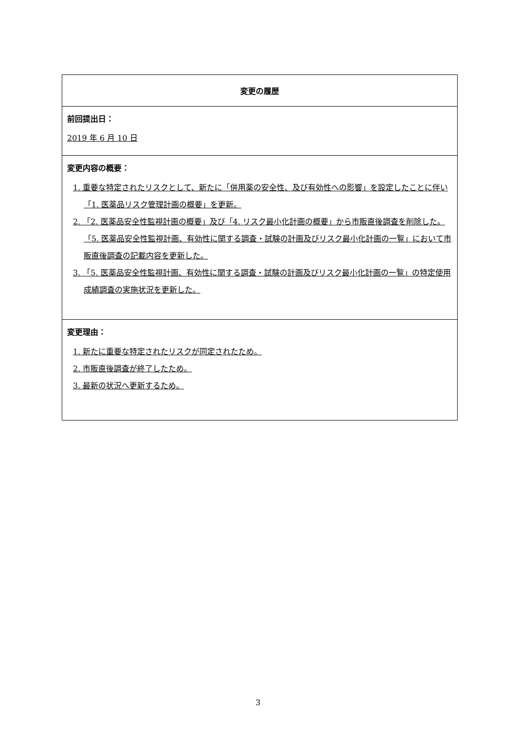| 変更の履歴 |
| --- |
| 前回提出日： 2019 年 6 月 10 日 |
| 変更内容の概要： 1. 重要な特定されたリスクとして、新たに「併用薬の安全性、及び有効性への影響」を設定したことに伴い「1. 医薬品リスク管理計画の概要」を更新。 2. 「2. 医薬品安全性監視計画の概要」及び「4. リスク最小化計画の概要」から市販直後調査を削除した。「5. 医薬品安全性監視計画、有効性に関する調査・試験の計画及びリスク最小化計画の一覧」において市販直後調査の記載内容を更新した。 3. 「5. 医薬品安全性監視計画、有効性に関する調査・試験の計画及びリスク最小化計画の一覧」の特定使用成績調査の実施状況を更新した。 |
| 変更理由： 1. 新たに重要な特定されたリスクが同定されたため。 2. 市販直後調査が終了したため。 3. 最新の状況へ更新するため。 |
3